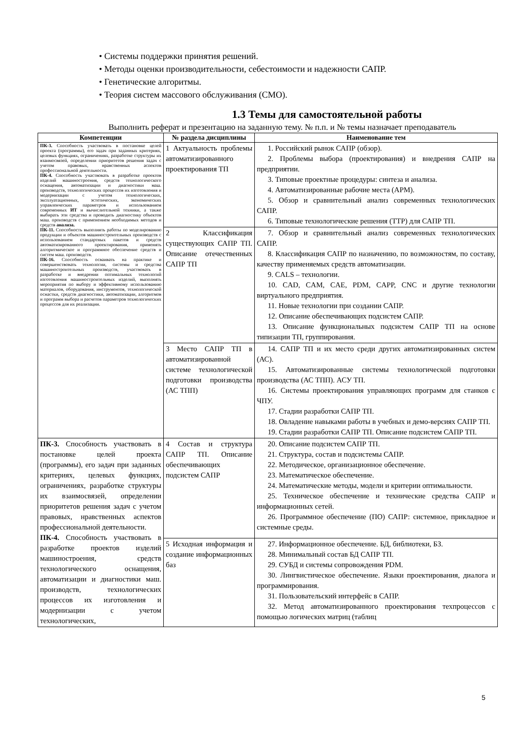• Системы поддержки принятия решений.
• Методы оценки производительности, себестоимости и надежности САПР.
• Генетические алгоритмы.
• Теория систем массового обслуживания (СМО).
1.3 Темы для самостоятельной работы
Выполнить реферат и презентацию на заданную тему. № п.п. и № темы назначает преподаватель
| Компетенции | № раздела дисциплины | Наименование тем |
| --- | --- | --- |
| ПК-3. Способность участвовать в постановке целей проекта (программы), его задач при заданных критериях, целевых функциях, ограничениях, разработке структуры их взаимосвязей, определении приоритетов решения задач с учетом правовых, нравственных аспектов профессиональной деятельности. ПК-4. Способность участвовать в разработке проектов изделий машиностроения, средств технологического оснащения, автоматизации и диагностики маш. производств, технологических процессов их изготовления и модернизации с учетом технологических, эксплуатационных, эстетических, экономических управленческих параметров и использованием современных ИТ и вычислительной техники, а также выбирать эти средства и проводить диагностику объектов маш. производств с применением необходимых методов и средств анализа. ПК-11. Способность выполнять работы по моделированию продукции и объектов машиностроительных производств с использованием стандартных пакетов и средств автоматизированного проектирования, применять алгоритмическое и программное обеспечение средств и систем маш. производств. ПК-16. Способность осваивать на практике и совершенствовать технологии, системы и средства машиностроительных производств, участвовать в разработке и внедрении оптимальных технологий изготовления машиностроительных изделий, выполнять мероприятия по выбору и эффективному использованию материалов, оборудования, инструментов, технологической оснастки, средств диагностики, автоматизации, алгоритмов и программ выбора и расчетов параметров технологических процессов для их реализации. | 1 Актуальность проблемы автоматизированного проектирования ТП | 1. Российский рынок САПР (обзор). 2. Проблемы выбора (проектирования) и внедрения САПР на предприятии. 3. Типовые проектные процедуры: синтеза и анализа. 4. Автоматизированные рабочие места (АРМ). 5. Обзор и сравнительный анализ современных технологических САПР. 6. Типовые технологические решения (ТТР) для САПР ТП. |
| | 2 Классификация существующих САПР ТП. Описание отечественных САПР ТП | 7. Обзор и сравнительный анализ современных технологических САПР. 8. Классификация САПР по назначению, по возможностям, по составу, качеству применяемых средств автоматизации. 9. CALS – технологии. 10. CAD, CAM, CAE, PDM, CAPP, CNC и другие технологии виртуального предприятия. 11. Новые технологии при создании САПР. 12. Описание обеспечивающих подсистем САПР. 13. Описание функциональных подсистем САПР ТП на основе типизации ТП, группирования. |
| | 3 Место САПР ТП в автоматизированной системе технологической подготовки производства (АС ТПП) | 14. САПР ТП и их место среди других автоматизированных систем (АС). 15. Автоматизированные системы технологической подготовки производства (АС ТПП). АСУ ТП. 16. Системы проектирования управляющих программ для станков с ЧПУ. 17. Стадии разработки САПР ТП. 18. Овладение навыками работы в учебных и демо-версиях САПР ТП. 19. Стадии разработки САПР ТП. Описание подсистем САПР ТП. |
| ПК-3. Способность участвовать в постановке целей проекта (программы), его задач при заданных критериях, целевых функциях, ограничениях, разработке структуры их взаимосвязей, определении приоритетов решения задач с учетом правовых, нравственных аспектов профессиональной деятельности. ПК-4. Способность участвовать в разработке проектов изделий машиностроения, средств технологического оснащения, автоматизации и диагностики маш. производств, технологических процессов их изготовления и модернизации с учетом технологических, | 4 Состав и структура САПР ТП. Описание обеспечивающих подсистем САПР | 20. Описание подсистем САПР ТП. 21. Структура, состав и подсистемы САПР. 22. Методическое, организационное обеспечение. 23. Математическое обеспечение. 24. Математические методы, модели и критерии оптимальности. 25. Техническое обеспечение и технические средства САПР и информационных сетей. 26. Программное обеспечение (ПО) САПР: системное, прикладное и системные среды. |
| | 5 Исходная информация и создание информационных баз | 27. Информационное обеспечение. БД, библиотеки, БЗ. 28. Минимальный состав БД САПР ТП. 29. СУБД и системы сопровождения PDM. 30. Лингвистическое обеспечение. Языки проектирования, диалога и программирования. 31. Пользовательский интерфейс в САПР. 32. Метод автоматизированного проектирования техпроцессов с помощью логических матриц (таблиц |
5